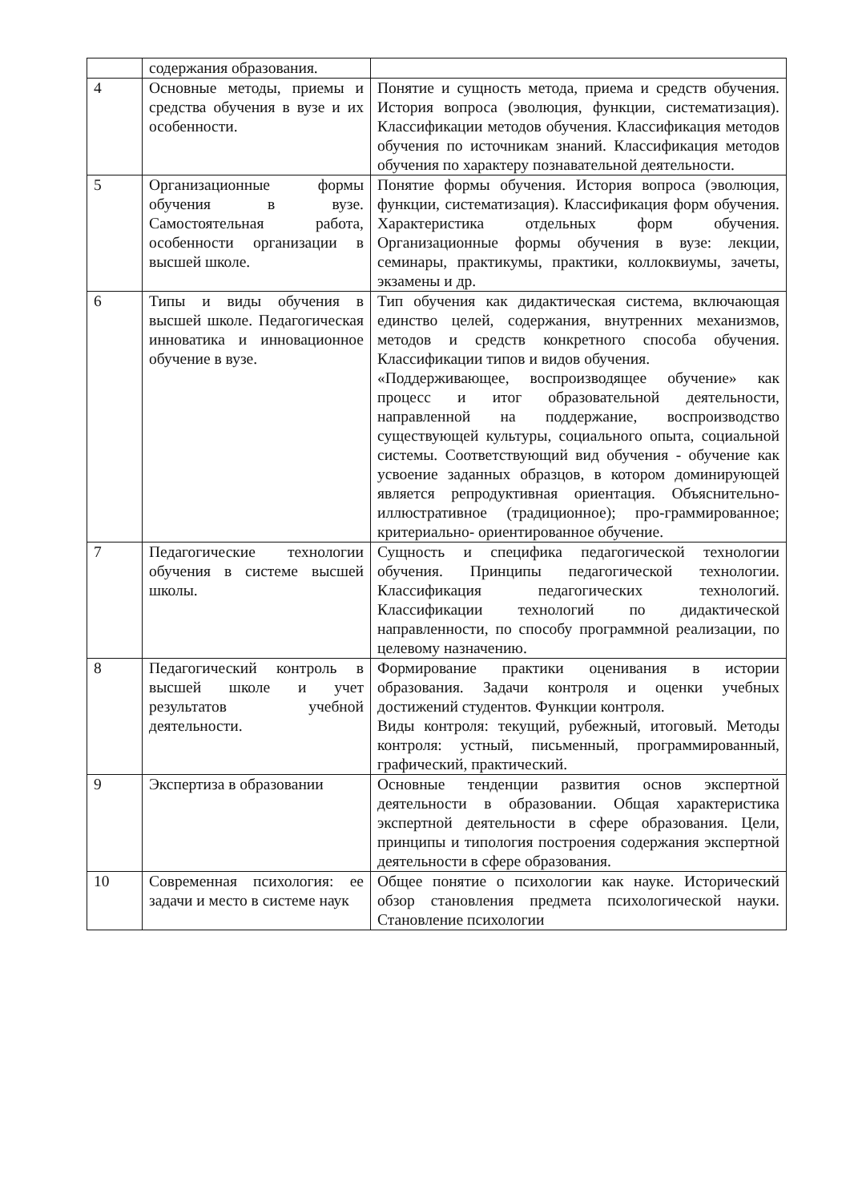| | содержания образования. | |
| 4 | Основные методы, приемы и средства обучения в вузе и их особенности. | Понятие и сущность метода, приема и средств обучения. История вопроса (эволюция, функции, систематизация). Классификации методов обучения. Классификация методов обучения по источникам знаний. Классификация методов обучения по характеру познавательной деятельности. |
| 5 | Организационные формы обучения в вузе. Самостоятельная работа, особенности организации в высшей школе. | Понятие формы обучения. История вопроса (эволюция, функции, систематизация). Классификация форм обучения. Характеристика отдельных форм обучения. Организационные формы обучения в вузе: лекции, семинары, практикумы, практики, коллоквиумы, зачеты, экзамены и др. |
| 6 | Типы и виды обучения в высшей школе. Педагогическая инноватика и инновационное обучение в вузе. | Тип обучения как дидактическая система, включающая единство целей, содержания, внутренних механизмов, методов и средств конкретного способа обучения. Классификации типов и видов обучения. «Поддерживающее, воспроизводящее обучение» как процесс и итог образовательной деятельности, направленной на поддержание, воспроизводство существующей культуры, социального опыта, социальной системы. Соответствующий вид обучения - обучение как усвоение заданных образцов, в котором доминирующей является репродуктивная ориентация. Объяснительно-иллюстративное (традиционное); про-граммированное; критериально- ориентированное обучение. |
| 7 | Педагогические технологии обучения в системе высшей школы. | Сущность и специфика педагогической технологии обучения. Принципы педагогической технологии. Классификация педагогических технологий. Классификации технологий по дидактической направленности, по способу программной реализации, по целевому назначению. |
| 8 | Педагогический контроль в высшей школе и учет результатов учебной деятельности. | Формирование практики оценивания в истории образования. Задачи контроля и оценки учебных достижений студентов. Функции контроля. Виды контроля: текущий, рубежный, итоговый. Методы контроля: устный, письменный, программированный, графический, практический. |
| 9 | Экспертиза в образовании | Основные тенденции развития основ экспертной деятельности в образовании. Общая характеристика экспертной деятельности в сфере образования. Цели, принципы и типология построения содержания экспертной деятельности в сфере образования. |
| 10 | Современная психология: ее задачи и место в системе наук | Общее понятие о психологии как науке. Исторический обзор становления предмета психологической науки. Становление психологии |